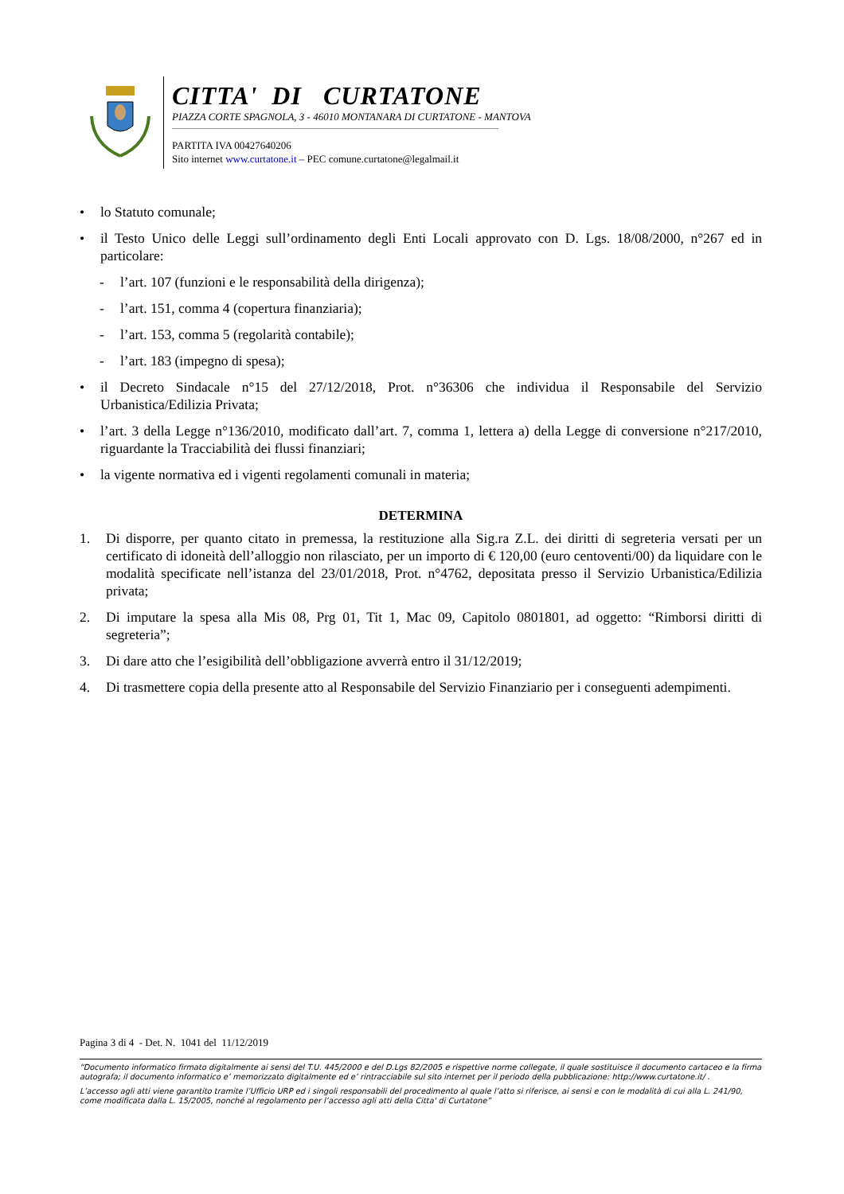CITTA' DI CURTATONE
PIAZZA CORTE SPAGNOLA, 3 - 46010 MONTANARA DI CURTATONE - MANTOVA
PARTITA IVA 00427640206
Sito internet www.curtatone.it – PEC comune.curtatone@legalmail.it
• lo Statuto comunale;
• il Testo Unico delle Leggi sull’ordinamento degli Enti Locali approvato con D. Lgs. 18/08/2000, n°267 ed in particolare:
- l’art. 107 (funzioni e le responsabilità della dirigenza);
- l’art. 151, comma 4 (copertura finanziaria);
- l’art. 153, comma 5 (regolarità contabile);
- l’art. 183 (impegno di spesa);
• il Decreto Sindacale n°15 del 27/12/2018, Prot. n°36306 che individua il Responsabile del Servizio Urbanistica/Edilizia Privata;
• l’art. 3 della Legge n°136/2010, modificato dall’art. 7, comma 1, lettera a) della Legge di conversione n°217/2010, riguardante la Tracciabilità dei flussi finanziari;
• la vigente normativa ed i vigenti regolamenti comunali in materia;
DETERMINA
1. Di disporre, per quanto citato in premessa, la restituzione alla Sig.ra Z.L. dei diritti di segreteria versati per un certificato di idoneità dell’alloggio non rilasciato, per un importo di € 120,00 (euro centoventi/00) da liquidare con le modalità specificate nell’istanza del 23/01/2018, Prot. n°4762, depositata presso il Servizio Urbanistica/Edilizia privata;
2. Di imputare la spesa alla Mis 08, Prg 01, Tit 1, Mac 09, Capitolo 0801801, ad oggetto: “Rimborsi diritti di segreteria”;
3. Di dare atto che l’esigibilità dell’obbligazione avverrà entro il 31/12/2019;
4. Di trasmettere copia della presente atto al Responsabile del Servizio Finanziario per i conseguenti adempimenti.
Pagina 3 di 4 - Det. N. 1041 del 11/12/2019
“Documento informatico firmato digitalmente ai sensi del T.U. 445/2000 e del D.Lgs 82/2005 e rispettive norme collegate, il quale sostituisce il documento cartaceo e la firma autografa; il documento informatico e’ memorizzato digitalmente ed e’ rintracciabile sul sito internet per il periodo della pubblicazione: http://www.curtatone.it/ .
L’accesso agli atti viene garantito tramite l’Ufficio URP ed i singoli responsabili del procedimento al quale l’atto si riferisce, ai sensi e con le modalità di cui alla L. 241/90, come modificata dalla L. 15/2005, nonché al regolamento per l’accesso agli atti della Citta' di Curtatone”